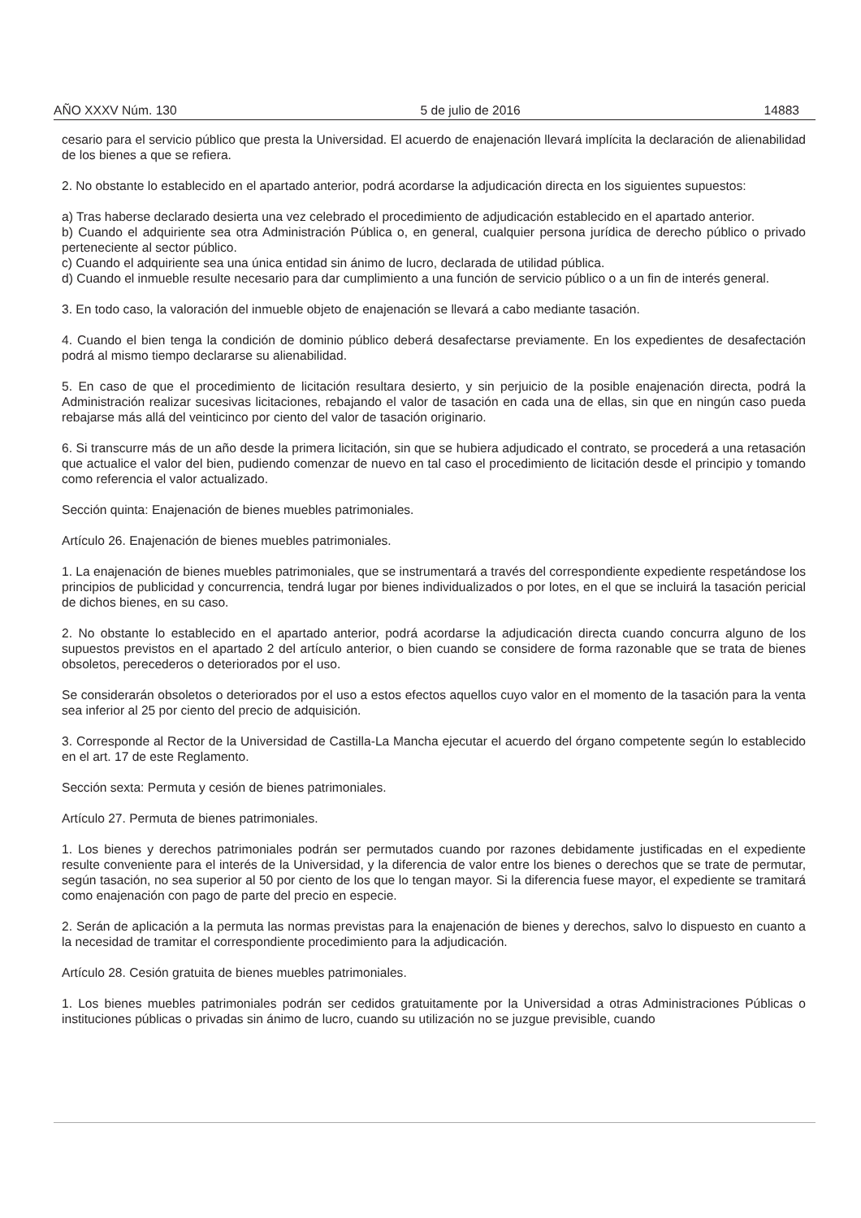AÑO XXXV Núm. 130 5 de julio de 2016 14883
cesario para el servicio público que presta la Universidad. El acuerdo de enajenación llevará implícita la declaración de alienabilidad de los bienes a que se refiera.
2. No obstante lo establecido en el apartado anterior, podrá acordarse la adjudicación directa en los siguientes supuestos:
a) Tras haberse declarado desierta una vez celebrado el procedimiento de adjudicación establecido en el apartado anterior.
b) Cuando el adquiriente sea otra Administración Pública o, en general, cualquier persona jurídica de derecho público o privado perteneciente al sector público.
c) Cuando el adquiriente sea una única entidad sin ánimo de lucro, declarada de utilidad pública.
d) Cuando el inmueble resulte necesario para dar cumplimiento a una función de servicio público o a un fin de interés general.
3. En todo caso, la valoración del inmueble objeto de enajenación se llevará a cabo mediante tasación.
4. Cuando el bien tenga la condición de dominio público deberá desafectarse previamente. En los expedientes de desafectación podrá al mismo tiempo declararse su alienabilidad.
5. En caso de que el procedimiento de licitación resultara desierto, y sin perjuicio de la posible enajenación directa, podrá la Administración realizar sucesivas licitaciones, rebajando el valor de tasación en cada una de ellas, sin que en ningún caso pueda rebajarse más allá del veinticinco por ciento del valor de tasación originario.
6. Si transcurre más de un año desde la primera licitación, sin que se hubiera adjudicado el contrato, se procederá a una retasación que actualice el valor del bien, pudiendo comenzar de nuevo en tal caso el procedimiento de licitación desde el principio y tomando como referencia el valor actualizado.
Sección quinta: Enajenación de bienes muebles patrimoniales.
Artículo 26. Enajenación de bienes muebles patrimoniales.
1. La enajenación de bienes muebles patrimoniales, que se instrumentará a través del correspondiente expediente respetándose los principios de publicidad y concurrencia, tendrá lugar por bienes individualizados o por lotes, en el que se incluirá la tasación pericial de dichos bienes, en su caso.
2. No obstante lo establecido en el apartado anterior, podrá acordarse la adjudicación directa cuando concurra alguno de los supuestos previstos en el apartado 2 del artículo anterior, o bien cuando se considere de forma razonable que se trata de bienes obsoletos, perecederos o deteriorados por el uso.
Se considerarán obsoletos o deteriorados por el uso a estos efectos aquellos cuyo valor en el momento de la tasación para la venta sea inferior al 25 por ciento del precio de adquisición.
3. Corresponde al Rector de la Universidad de Castilla-La Mancha ejecutar el acuerdo del órgano competente según lo establecido en el art. 17 de este Reglamento.
Sección sexta: Permuta y cesión de bienes patrimoniales.
Artículo 27. Permuta de bienes patrimoniales.
1. Los bienes y derechos patrimoniales podrán ser permutados cuando por razones debidamente justificadas en el expediente resulte conveniente para el interés de la Universidad, y la diferencia de valor entre los bienes o derechos que se trate de permutar, según tasación, no sea superior al 50 por ciento de los que lo tengan mayor. Si la diferencia fuese mayor, el expediente se tramitará como enajenación con pago de parte del precio en especie.
2. Serán de aplicación a la permuta las normas previstas para la enajenación de bienes y derechos, salvo lo dispuesto en cuanto a la necesidad de tramitar el correspondiente procedimiento para la adjudicación.
Artículo 28. Cesión gratuita de bienes muebles patrimoniales.
1. Los bienes muebles patrimoniales podrán ser cedidos gratuitamente por la Universidad a otras Administraciones Públicas o instituciones públicas o privadas sin ánimo de lucro, cuando su utilización no se juzgue previsible, cuando